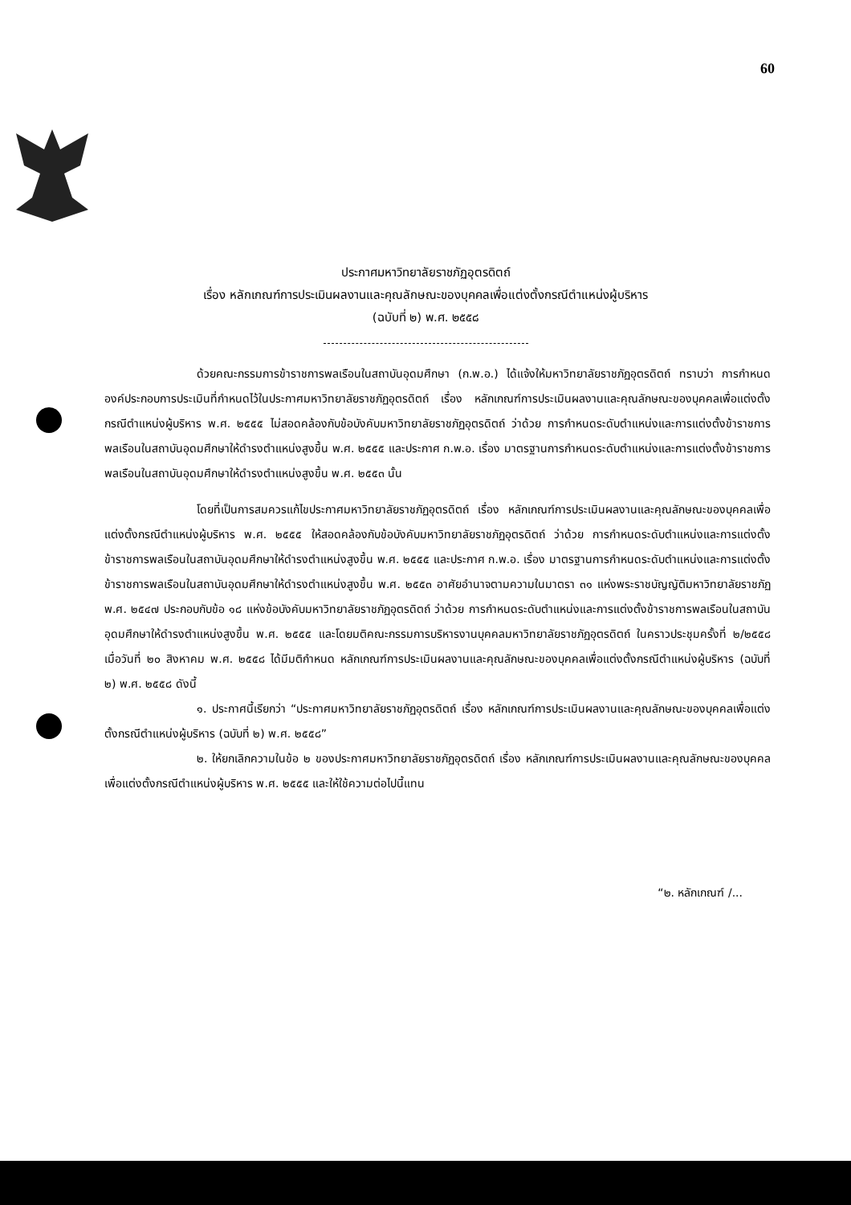60
ประกาศมหาวิทยาลัยราชภัฏอุตรดิตถ์
เรื่อง หลักเกณฑ์การประเมินผลงานและคุณลักษณะของบุคคลเพื่อแต่งตั้งกรณีตำแหน่งผู้บริหาร
(ฉบับที่ ๒) พ.ศ. ๒๕๕๘
ด้วยคณะกรรมการข้าราชการพลเรือนในสถาบันอุดมศึกษา (ก.พ.อ.) ได้แจ้งให้มหาวิทยาลัยราชภัฏอุตรดิตถ์ ทราบว่า การกำหนดองค์ประกอบการประเมินที่กำหนดไว้ในประกาศมหาวิทยาลัยราชภัฏอุตรดิตถ์ เรื่อง หลักเกณฑ์การประเมินผลงานและคุณลักษณะของบุคคลเพื่อแต่งตั้งกรณีตำแหน่งผู้บริหาร พ.ศ. ๒๕๕๕ ไม่สอดคล้องกับข้อบังคับมหาวิทยาลัยราชภัฏอุตรดิตถ์ ว่าด้วย การกำหนดระดับตำแหน่งและการแต่งตั้งข้าราชการพลเรือนในสถาบันอุดมศึกษาให้ดำรงตำแหน่งสูงขึ้น พ.ศ. ๒๕๕๕ และประกาศ ก.พ.อ. เรื่อง มาตรฐานการกำหนดระดับตำแหน่งและการแต่งตั้งข้าราชการพลเรือนในสถาบันอุดมศึกษาให้ดำรงตำแหน่งสูงขึ้น พ.ศ. ๒๕๕๓ นั้น
โดยที่เป็นการสมควรแก้ไขประกาศมหาวิทยาลัยราชภัฏอุตรดิตถ์ เรื่อง หลักเกณฑ์การประเมินผลงานและคุณลักษณะของบุคคลเพื่อแต่งตั้งกรณีตำแหน่งผู้บริหาร พ.ศ. ๒๕๕๕ ให้สอดคล้องกับข้อบังคับมหาวิทยาลัยราชภัฏอุตรดิตถ์ ว่าด้วย การกำหนดระดับตำแหน่งและการแต่งตั้งข้าราชการพลเรือนในสถาบันอุดมศึกษาให้ดำรงตำแหน่งสูงขึ้น พ.ศ. ๒๕๕๕ และประกาศ ก.พ.อ. เรื่อง มาตรฐานการกำหนดระดับตำแหน่งและการแต่งตั้งข้าราชการพลเรือนในสถาบันอุดมศึกษาให้ดำรงตำแหน่งสูงขึ้น พ.ศ. ๒๕๕๓ อาศัยอำนาจตามความในมาตรา ๓๑ แห่งพระราชบัญญัติมหาวิทยาลัยราชภัฏ พ.ศ. ๒๕๔๗ ประกอบกับข้อ ๑๘ แห่งข้อบังคับมหาวิทยาลัยราชภัฏอุตรดิตถ์ ว่าด้วย การกำหนดระดับตำแหน่งและการแต่งตั้งข้าราชการพลเรือนในสถาบันอุดมศึกษาให้ดำรงตำแหน่งสูงขึ้น พ.ศ. ๒๕๕๕ และโดยมติคณะกรรมการบริหารงานบุคคลมหาวิทยาลัยราชภัฏอุตรดิตถ์ ในคราวประชุมครั้งที่ ๒/๒๕๕๘ เมื่อวันที่ ๒๐ สิงหาคม พ.ศ. ๒๕๕๘ ได้มีมติกำหนด หลักเกณฑ์การประเมินผลงานและคุณลักษณะของบุคคลเพื่อแต่งตั้งกรณีตำแหน่งผู้บริหาร (ฉบับที่ ๒) พ.ศ. ๒๕๕๘ ดังนี้
๑. ประกาศนี้เรียกว่า “ประกาศมหาวิทยาลัยราชภัฏอุตรดิตถ์ เรื่อง หลักเกณฑ์การประเมินผลงานและคุณลักษณะของบุคคลเพื่อแต่งตั้งกรณีตำแหน่งผู้บริหาร (ฉบับที่ ๒) พ.ศ. ๒๕๕๘”
๒. ให้ยกเลิกความในข้อ ๒ ของประกาศมหาวิทยาลัยราชภัฏอุตรดิตถ์ เรื่อง หลักเกณฑ์การประเมินผลงานและคุณลักษณะของบุคคลเพื่อแต่งตั้งกรณีตำแหน่งผู้บริหาร พ.ศ. ๒๕๕๕ และให้ใช้ความต่อไปนี้แทน
“๒. หลักเกณฑ์ /...